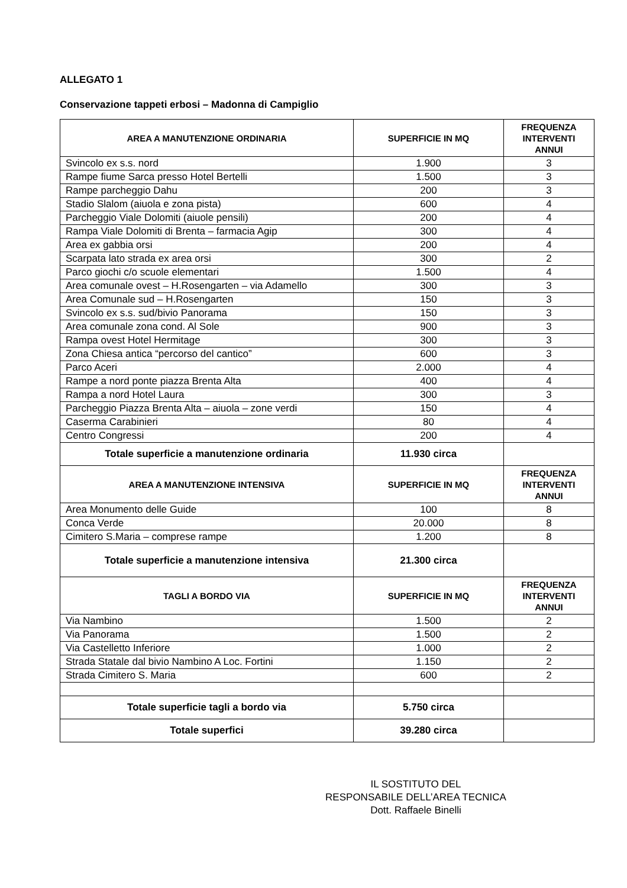ALLEGATO 1
Conservazione tappeti erbosi – Madonna di Campiglio
| AREA A MANUTENZIONE ORDINARIA | SUPERFICIE IN MQ | FREQUENZA INTERVENTI ANNUI |
| --- | --- | --- |
| Svincolo ex s.s. nord | 1.900 | 3 |
| Rampe fiume Sarca presso Hotel Bertelli | 1.500 | 3 |
| Rampe parcheggio Dahu | 200 | 3 |
| Stadio Slalom (aiuola e zona pista) | 600 | 4 |
| Parcheggio Viale Dolomiti (aiuole pensili) | 200 | 4 |
| Rampa Viale Dolomiti di Brenta – farmacia Agip | 300 | 4 |
| Area ex gabbia orsi | 200 | 4 |
| Scarpata lato strada ex area orsi | 300 | 2 |
| Parco giochi c/o scuole elementari | 1.500 | 4 |
| Area comunale ovest – H.Rosengarten – via Adamello | 300 | 3 |
| Area Comunale sud – H.Rosengarten | 150 | 3 |
| Svincolo ex s.s. sud/bivio Panorama | 150 | 3 |
| Area comunale zona cond. Al Sole | 900 | 3 |
| Rampa ovest Hotel Hermitage | 300 | 3 |
| Zona Chiesa antica “percorso del cantico” | 600 | 3 |
| Parco Aceri | 2.000 | 4 |
| Rampe a nord ponte piazza Brenta Alta | 400 | 4 |
| Rampa a nord Hotel Laura | 300 | 3 |
| Parcheggio Piazza Brenta Alta – aiuola – zone verdi | 150 | 4 |
| Caserma Carabinieri | 80 | 4 |
| Centro Congressi | 200 | 4 |
| Totale superficie a manutenzione ordinaria | 11.930 circa | |
| AREA A MANUTENZIONE INTENSIVA | SUPERFICIE IN MQ | FREQUENZA INTERVENTI ANNUI |
| Area Monumento delle Guide | 100 | 8 |
| Conca Verde | 20.000 | 8 |
| Cimitero S.Maria – comprese rampe | 1.200 | 8 |
| Totale superficie a manutenzione intensiva | 21.300 circa | |
| TAGLI A BORDO VIA | SUPERFICIE IN MQ | FREQUENZA INTERVENTI ANNUI |
| Via Nambino | 1.500 | 2 |
| Via Panorama | 1.500 | 2 |
| Via Castelletto Inferiore | 1.000 | 2 |
| Strada Statale dal bivio Nambino A Loc. Fortini | 1.150 | 2 |
| Strada Cimitero S. Maria | 600 | 2 |
| Totale superficie tagli a bordo via | 5.750 circa | |
| Totale superfici | 39.280 circa | |
IL SOSTITUTO DEL
RESPONSABILE DELL’AREA TECNICA
Dott. Raffaele Binelli